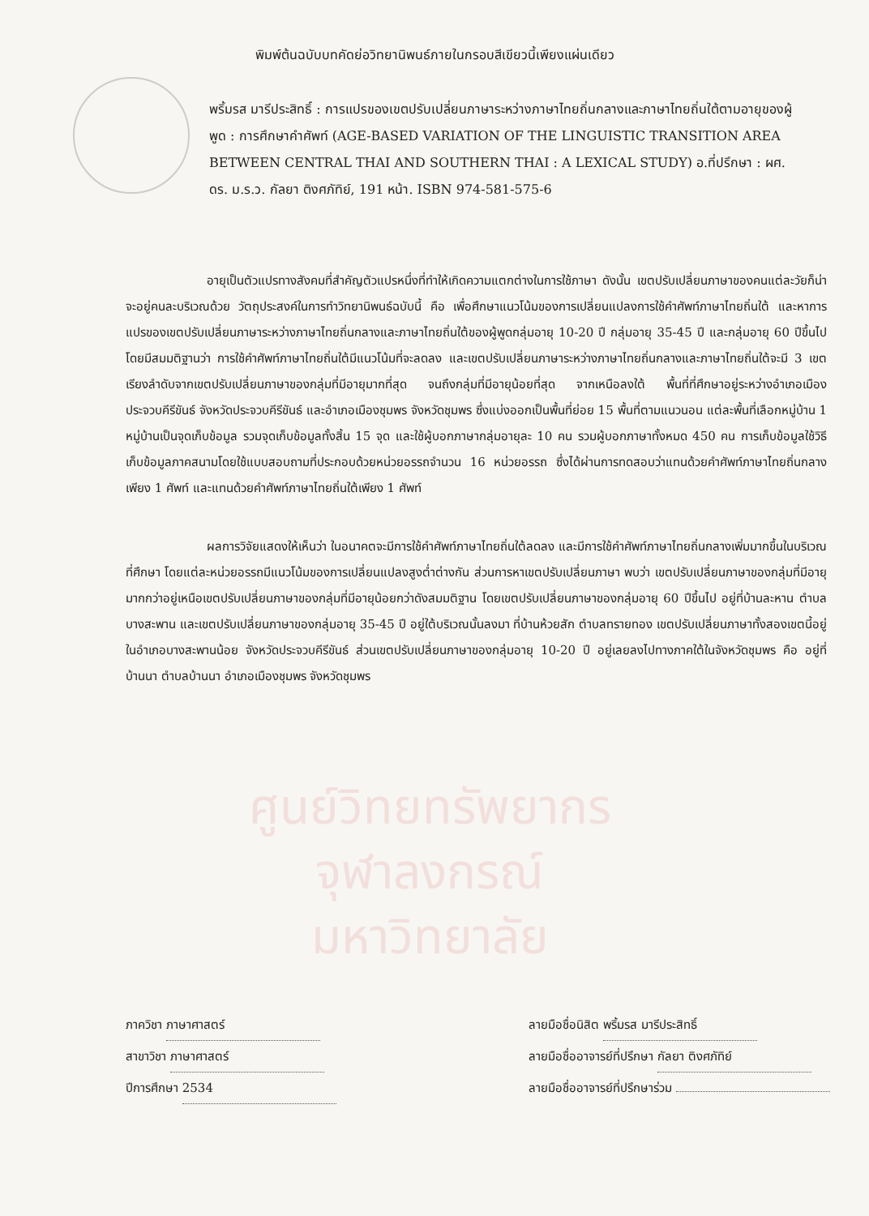พิมพ์ต้นฉบับบทคัดย่อวิทยานิพนธ์ภายในกรอบสีเขียวนี้เพียงแผ่นเดียว
พริ้มรส มารีประสิทธิ์ : การแปรของเขตปรับเปลี่ยนภาษาระหว่างภาษาไทยถิ่นกลางและภาษาไทยถิ่นใต้ตามอายุของผู้พูด : การศึกษาคำศัพท์ (AGE-BASED VARIATION OF THE LINGUISTIC TRANSITION AREA BETWEEN CENTRAL THAI AND SOUTHERN THAI : A LEXICAL STUDY) อ.ที่ปรึกษา : ผศ. ดร. ม.ร.ว. กัลยา ติงศภัทิย์, 191 หน้า. ISBN 974-581-575-6
อายุเป็นตัวแปรทางสังคมที่สำคัญตัวแปรหนึ่งที่ทำให้เกิดความแตกต่างในการใช้ภาษา ดังนั้น เขตปรับเปลี่ยนภาษาของคนแต่ละวัยก็น่าจะอยู่คนละบริเวณด้วย วัตถุประสงค์ในการทำวิทยานิพนธ์ฉบับนี้ คือ เพื่อศึกษาแนวโน้มของการเปลี่ยนแปลงการใช้คำศัพท์ภาษาไทยถิ่นใต้ และหาการแปรของเขตปรับเปลี่ยนภาษาระหว่างภาษาไทยถิ่นกลางและภาษาไทยถิ่นใต้ของผู้พูดกลุ่มอายุ 10-20 ปี กลุ่มอายุ 35-45 ปี และกลุ่มอายุ 60 ปีขึ้นไป โดยมีสมมติฐานว่า การใช้คำศัพท์ภาษาไทยถิ่นใต้มีแนวโน้มที่จะลดลง และเขตปรับเปลี่ยนภาษาระหว่างภาษาไทยถิ่นกลางและภาษาไทยถิ่นใต้จะมี 3 เขต เรียงลำดับจากเขตปรับเปลี่ยนภาษาของกลุ่มที่มีอายุมากที่สุด จนถึงกลุ่มที่มีอายุน้อยที่สุด จากเหนือลงใต้ พื้นที่ที่ศึกษาอยู่ระหว่างอำเภอเมืองประจวบคีรีขันธ์ จังหวัดประจวบคีรีขันธ์ และอำเภอเมืองชุมพร จังหวัดชุมพร ซึ่งแบ่งออกเป็นพื้นที่ย่อย 15 พื้นที่ตามแนวนอน แต่ละพื้นที่เลือกหมู่บ้าน 1 หมู่บ้านเป็นจุดเก็บข้อมูล รวมจุดเก็บข้อมูลทั้งสิ้น 15 จุด และใช้ผู้บอกภาษากลุ่มอายุละ 10 คน รวมผู้บอกภาษาทั้งหมด 450 คน การเก็บข้อมูลใช้วิธีเก็บข้อมูลภาคสนามโดยใช้แบบสอบถามที่ประกอบด้วยหน่วยอรรถจำนวน 16 หน่วยอรรถ ซึ่งได้ผ่านการทดสอบว่าแทนด้วยคำศัพท์ภาษาไทยถิ่นกลางเพียง 1 ศัพท์ และแทนด้วยคำศัพท์ภาษาไทยถิ่นใต้เพียง 1 ศัพท์
ผลการวิจัยแสดงให้เห็นว่า ในอนาคตจะมีการใช้คำศัพท์ภาษาไทยถิ่นใต้ลดลง และมีการใช้คำศัพท์ภาษาไทยถิ่นกลางเพิ่มมากขึ้นในบริเวณที่ศึกษา โดยแต่ละหน่วยอรรถมีแนวโน้มของการเปลี่ยนแปลงสูงต่ำต่างกัน ส่วนการหาเขตปรับเปลี่ยนภาษา พบว่า เขตปรับเปลี่ยนภาษาของกลุ่มที่มีอายุมากกว่าอยู่เหนือเขตปรับเปลี่ยนภาษาของกลุ่มที่มีอายุน้อยกว่าดังสมมติฐาน โดยเขตปรับเปลี่ยนภาษาของกลุ่มอายุ 60 ปีขึ้นไป อยู่ที่บ้านละหาน ตำบลบางสะพาน และเขตปรับเปลี่ยนภาษาของกลุ่มอายุ 35-45 ปี อยู่ใต้บริเวณนั้นลงมา ที่บ้านห้วยสัก ตำบลทรายทอง เขตปรับเปลี่ยนภาษาทั้งสองเขตนี้อยู่ในอำเภอบางสะพานน้อย จังหวัดประจวบคีรีขันธ์ ส่วนเขตปรับเปลี่ยนภาษาของกลุ่มอายุ 10-20 ปี อยู่เลยลงไปทางภาคใต้ในจังหวัดชุมพร คือ อยู่ที่บ้านนา ตำบลบ้านนา อำเภอเมืองชุมพร จังหวัดชุมพร
ศูนย์วิทยทรัพยากร
จุฬาลงกรณ์มหาวิทยาลัย
ภาควิชา ภาษาศาสตร์
สาขาวิชา ภาษาศาสตร์
ปีการศึกษา 2534
ลายมือชื่อนิสิต พริ้มรส มารีประสิทธิ์
ลายมือชื่ออาจารย์ที่ปรึกษา กัลยา ติงศภัทิย์
ลายมือชื่ออาจารย์ที่ปรึกษาร่วม